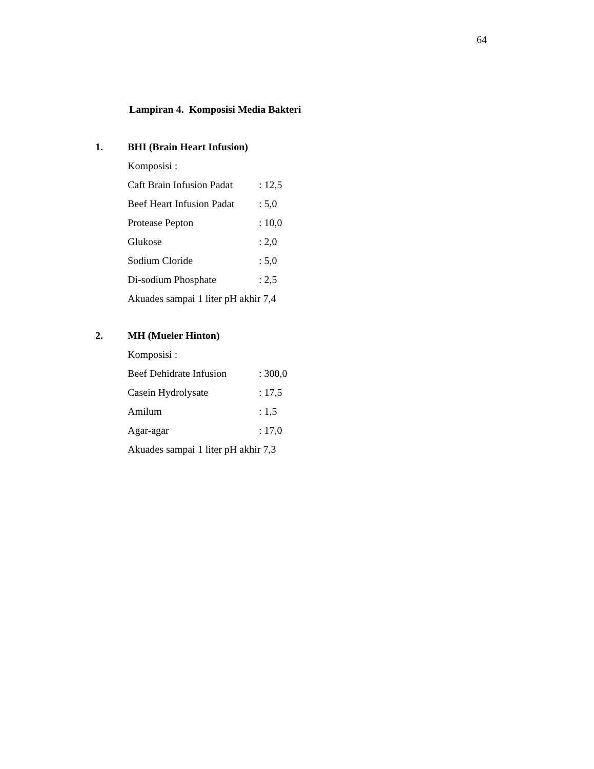64
Lampiran 4. Komposisi Media Bakteri
1. BHI (Brain Heart Infusion)
Komposisi :
| Caft Brain Infusion Padat | : 12,5 |
| Beef Heart Infusion Padat | : 5,0 |
| Protease Pepton | : 10,0 |
| Glukose | : 2,0 |
| Sodium Cloride | : 5,0 |
| Di-sodium Phosphate | : 2,5 |
Akuades sampai 1 liter pH akhir 7,4
2. MH (Mueler Hinton)
Komposisi :
| Beef Dehidrate Infusion | : 300,0 |
| Casein Hydrolysate | : 17,5 |
| Amilum | : 1,5 |
| Agar-agar | : 17,0 |
Akuades sampai 1 liter pH akhir 7,3